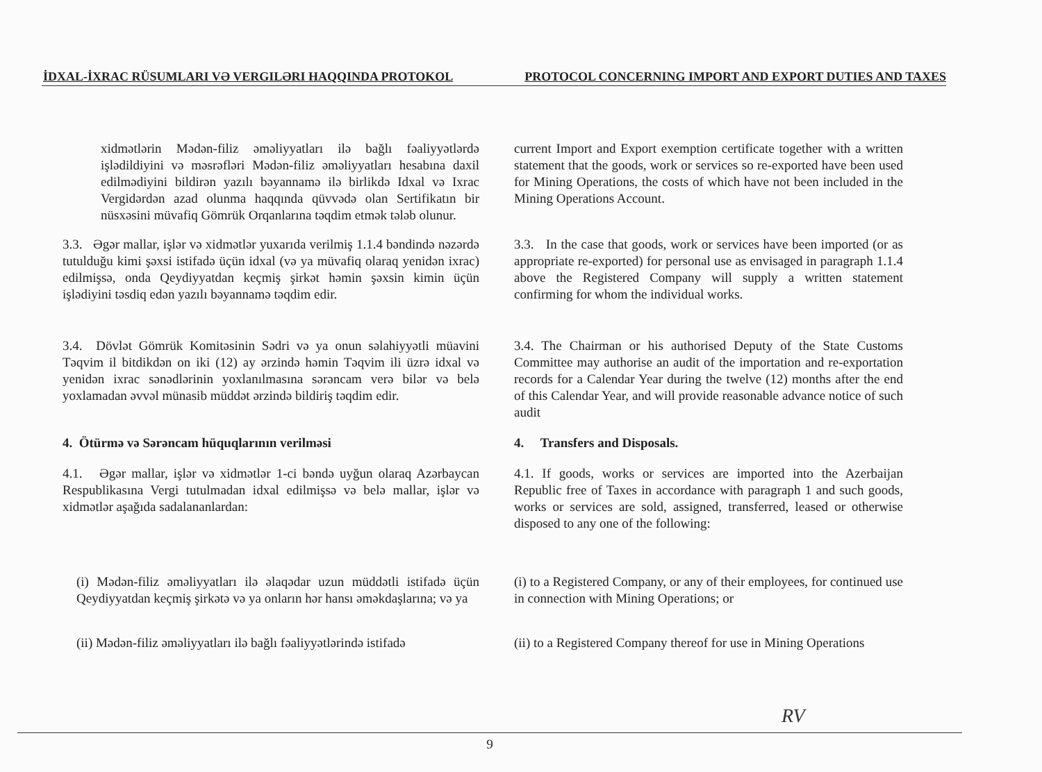İDXAL-İXRAC RÜSUMLARI VƏ VERGILƏRI HAQQINDA PROTOKOL PROTOCOL CONCERNING IMPORT AND EXPORT DUTIES AND TAXES
xidmətlərin Mədən-filiz əməliyyatları ilə bağlı fəaliyyətlərdə işlədildiyini və məsrəfləri Mədən-filiz əməliyyatları hesabına daxil edilmədiyini bildirən yazılı bəyannamə ilə birlikdə Idxal və Ixrac Vergidərdən azad olunma haqqında qüvvədə olan Sertifikatın bir nüsxəsini müvafiq Gömrük Orqanlarına təqdim etmək tələb olunur.
current Import and Export exemption certificate together with a written statement that the goods, work or services so re-exported have been used for Mining Operations, the costs of which have not been included in the Mining Operations Account.
3.3. Əgər mallar, işlər və xidmətlər yuxarıda verilmiş 1.1.4 bəndində nəzərdə tutulduğu kimi şəxsi istifadə üçün idxal (və ya müvafiq olaraq yenidən ixrac) edilmişsə, onda Qeydiyyatdan keçmiş şirkət həmin şəxsin kimin üçün işlədiyini təsdiq edən yazılı bəyannamə təqdim edir.
3.3. In the case that goods, work or services have been imported (or as appropriate re-exported) for personal use as envisaged in paragraph 1.1.4 above the Registered Company will supply a written statement confirming for whom the individual works.
3.4. Dövlət Gömrük Komitəsinin Sədri və ya onun səlahiyyətli müavini Təqvim il bitdikdən on iki (12) ay ərzində həmin Təqvim ili üzrə idxal və yenidən ixrac sənədlərinin yoxlanılmasına sərəncam verə bilər və belə yoxlamadan əvvəl münasib müddət ərzində bildiriş təqdim edir.
3.4. The Chairman or his authorised Deputy of the State Customs Committee may authorise an audit of the importation and re-exportation records for a Calendar Year during the twelve (12) months after the end of this Calendar Year, and will provide reasonable advance notice of such audit
4. Ötürmə və Sərəncam hüquqlarının verilməsi 4. Transfers and Disposals.
4.1. Əgər mallar, işlər və xidmətlər 1-ci bəndə uyğun olaraq Azərbaycan Respublikasına Vergi tutulmadan idxal edilmişsə və belə mallar, işlər və xidmətlər aşağıda sadalananlardan:
4.1. If goods, works or services are imported into the Azerbaijan Republic free of Taxes in accordance with paragraph 1 and such goods, works or services are sold, assigned, transferred, leased or otherwise disposed to any one of the following:
(i) Mədən-filiz əməliyyatları ilə əlaqədar uzun müddətli istifadə üçün Qeydiyyatdan keçmiş şirkətə və ya onların hər hansı əməkdaşlarına; və ya
(i) to a Registered Company, or any of their employees, for continued use in connection with Mining Operations; or
(ii) Mədən-filiz əməliyyatları ilə bağlı fəaliyyətlərində istifadə
(ii) to a Registered Company thereof for use in Mining Operations
RV
9